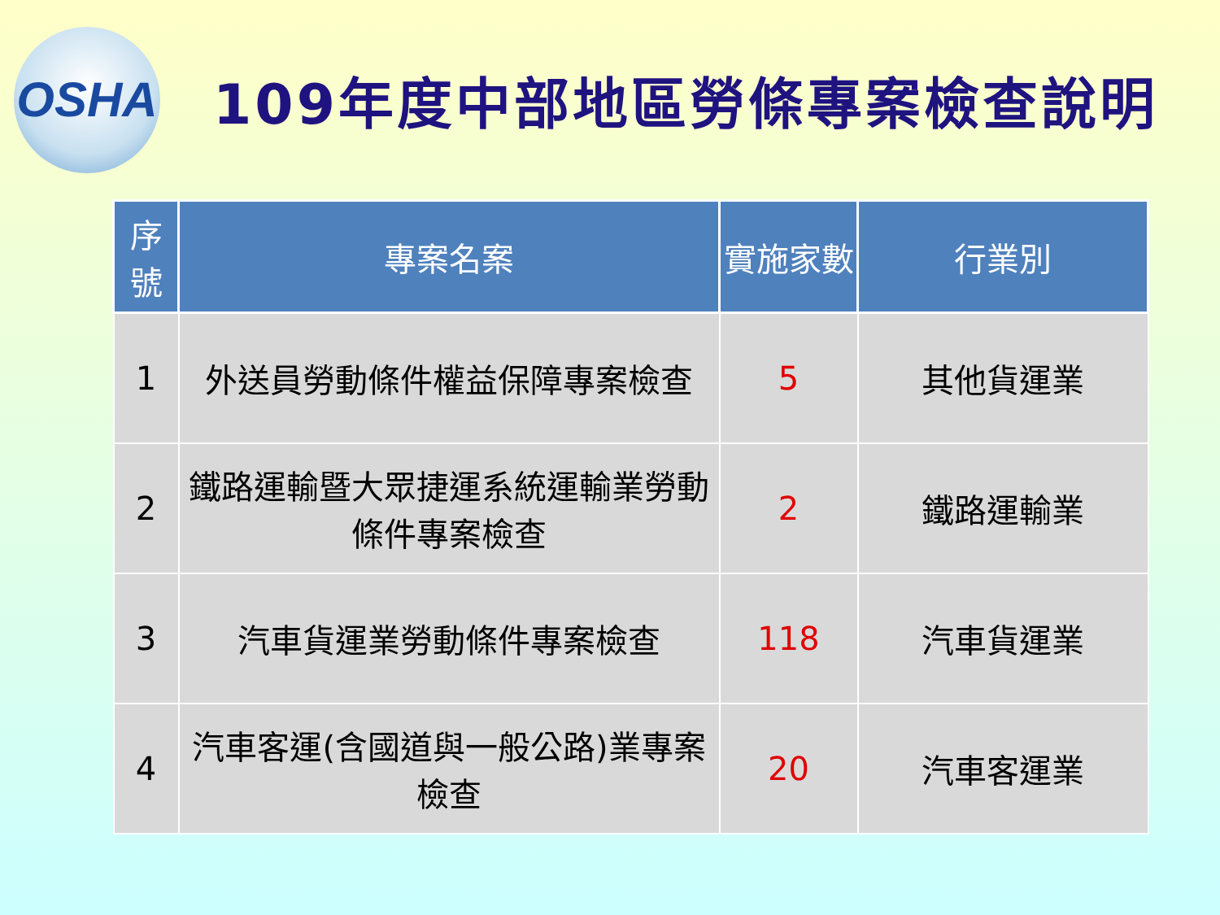OSHA
109年度中部地區勞條專案檢查說明
| 序 號 | 專案名案 | 實施家數 | 行業別 |
| --- | --- | --- | --- |
| 1 | 外送員勞動條件權益保障專案檢查 | 5 | 其他貨運業 |
| 2 | 鐵路運輸暨大眾捷運系統運輸業勞動條件專案檢查 | 2 | 鐵路運輸業 |
| 3 | 汽車貨運業勞動條件專案檢查 | 118 | 汽車貨運業 |
| 4 | 汽車客運(含國道與一般公路)業專案檢查 | 20 | 汽車客運業 |